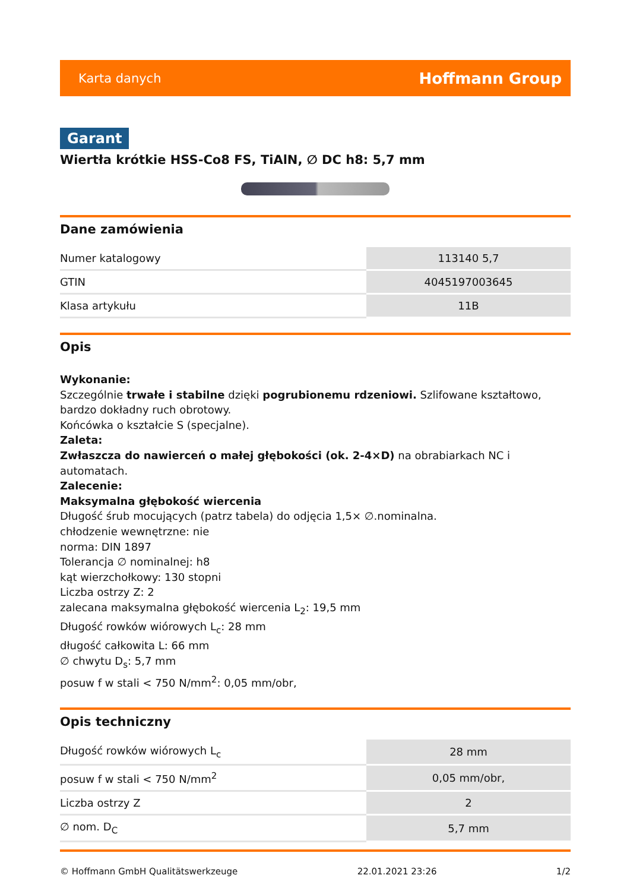Karta danych Hoffmann Group
Garant
Wiertła krótkie HSS-Co8 FS, TiAlN, ∅ DC h8: 5,7 mm
Dane zamówienia
| Numer katalogowy | 113140 5,7 |
| GTIN | 4045197003645 |
| Klasa artykułu | 11B |
Opis
Wykonanie:
Szczególnie trwałe i stabilne dzięki pogrubionemu rdzeniowi. Szlifowane kształtowo, bardzo dokładny ruch obrotowy.
Końcówka o kształcie S (specjalne).
Zaleta:
Zwłaszcza do nawierceń o małej głębokości (ok. 2-4×D) na obrabiarkach NC i automatach.
Zalecenie:
Maksymalna głębokość wiercenia
Długość śrub mocujących (patrz tabela) do odjęcia 1,5× ∅.nominalna.
chłodzenie wewnętrzne: nie
norma: DIN 1897
Tolerancja ∅ nominalnej: h8
kąt wierzchołkowy: 130 stopni
Liczba ostrzy Z: 2
zalecana maksymalna głębokość wiercenia L<sub>2</sub>: 19,5 mm
Długość rowków wiórowych L<sub>c</sub>: 28 mm
długość całkowita L: 66 mm
∅ chwytu D<sub>s</sub>: 5,7 mm
posuw f w stali < 750 N/mm<sup>2</sup>: 0,05 mm/obr,
Opis techniczny
| Długość rowków wiórowych L<sub>c</sub> | 28 mm |
| posuw f w stali < 750 N/mm<sup>2</sup> | 0,05 mm/obr, |
| Liczba ostrzy Z | 2 |
| ∅ nom. D<sub>C</sub> | 5,7 mm |
© Hoffmann GmbH Qualitätswerkzeuge 22.01.2021 23:26 1/2